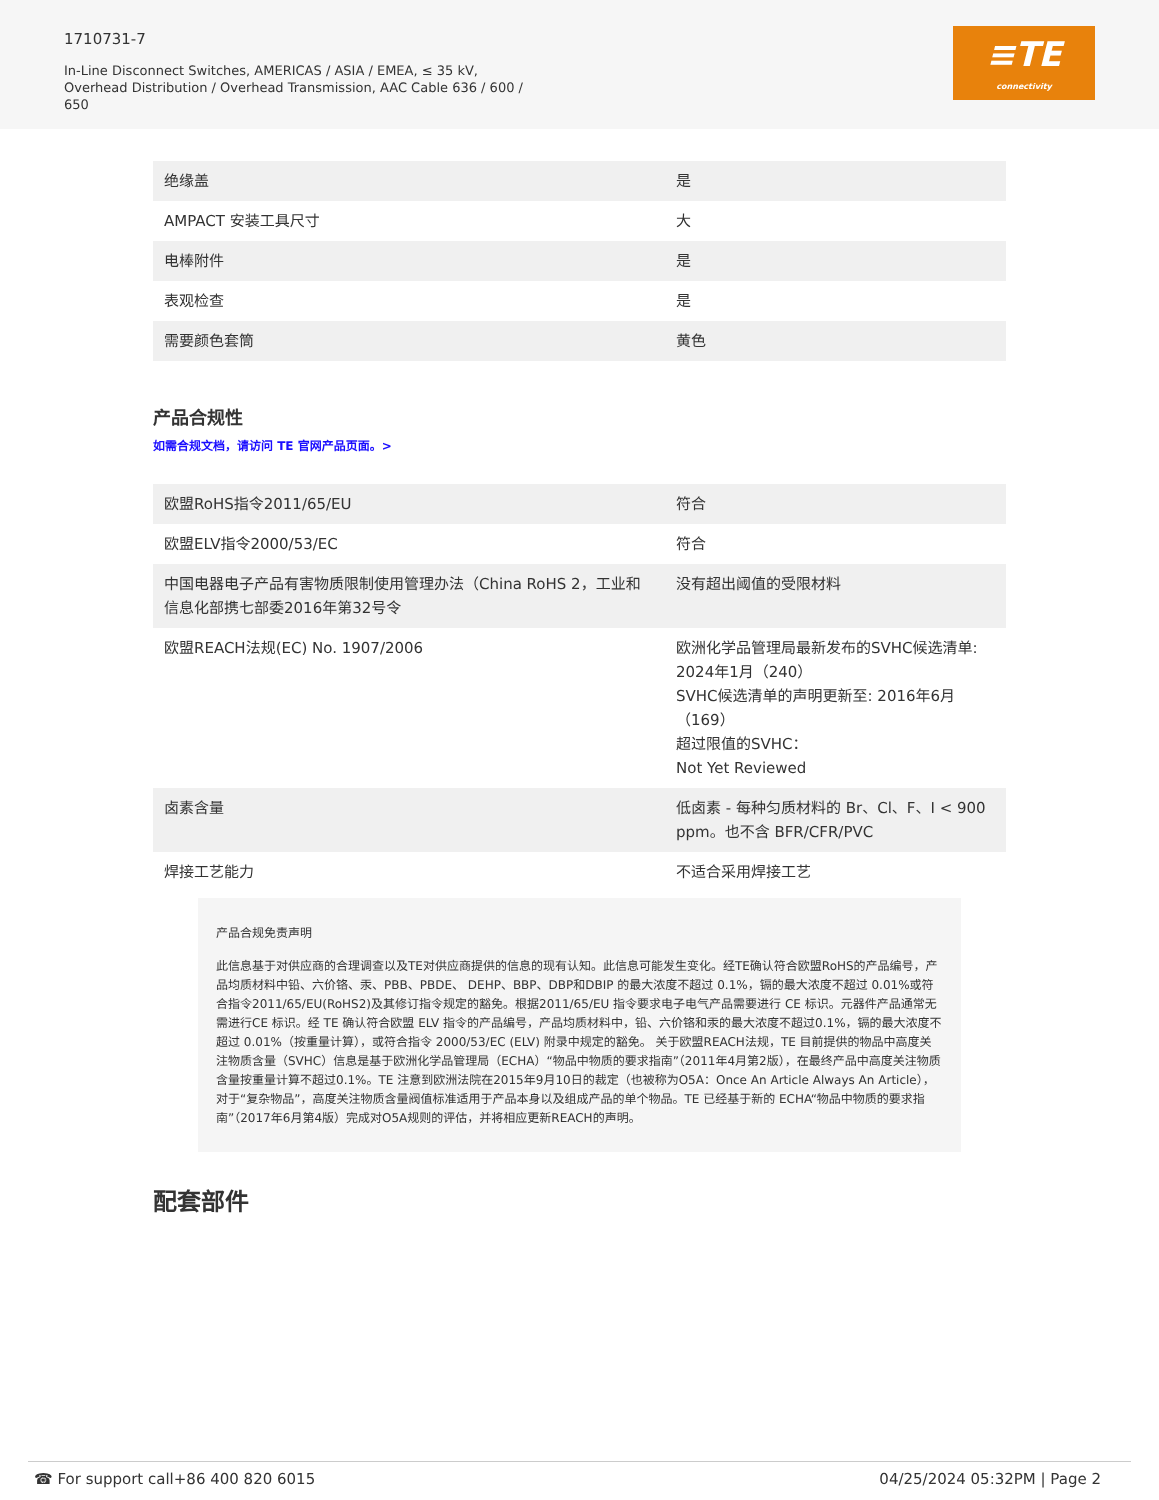1710731-7
In-Line Disconnect Switches, AMERICAS / ASIA / EMEA, ≤ 35 kV, Overhead Distribution / Overhead Transmission, AAC Cable 636 / 600 / 650
≡TE
connectivity
| 绝缘盖 | 是 |
| AMPACT 安装工具尺寸 | 大 |
| 电棒附件 | 是 |
| 表观检查 | 是 |
| 需要颜色套筒 | 黄色 |
产品合规性
如需合规文档，请访问 TE 官网产品页面。>
| 欧盟RoHS指令2011/65/EU | 符合 |
| 欧盟ELV指令2000/53/EC | 符合 |
| 中国电器电子产品有害物质限制使用管理办法（China RoHS 2，工业和信息化部携七部委2016年第32号令 | 没有超出阈值的受限材料 |
| 欧盟REACH法规(EC) No. 1907/2006 | 欧洲化学品管理局最新发布的SVHC候选清单: 2024年1月（240） SVHC候选清单的声明更新至: 2016年6月（169） 超过限值的SVHC： Not Yet Reviewed |
| 卤素含量 | 低卤素 - 每种匀质材料的 Br、Cl、F、I < 900 ppm。也不含 BFR/CFR/PVC |
| 焊接工艺能力 | 不适合采用焊接工艺 |
产品合规免责声明
此信息基于对供应商的合理调查以及TE对供应商提供的信息的现有认知。此信息可能发生变化。经TE确认符合欧盟RoHS的产品编号，产品均质材料中铅、六价铬、汞、PBB、PBDE、 DEHP、BBP、DBP和DBIP 的最大浓度不超过 0.1%，镉的最大浓度不超过 0.01%或符合指令2011/65/EU(RoHS2)及其修订指令规定的豁免。根据2011/65/EU 指令要求电子电气产品需要进行 CE 标识。元器件产品通常无需进行CE 标识。经 TE 确认符合欧盟 ELV 指令的产品编号，产品均质材料中，铅、六价铬和汞的最大浓度不超过0.1%，镉的最大浓度不超过 0.01%（按重量计算），或符合指令 2000/53/EC (ELV) 附录中规定的豁免。 关于欧盟REACH法规，TE 目前提供的物品中高度关注物质含量（SVHC）信息是基于欧洲化学品管理局（ECHA）“物品中物质的要求指南”（2011年4月第2版），在最终产品中高度关注物质含量按重量计算不超过0.1%。TE 注意到欧洲法院在2015年9月10日的裁定（也被称为O5A：Once An Article Always An Article），对于“复杂物品”，高度关注物质含量阀值标准适用于产品本身以及组成产品的单个物品。TE 已经基于新的 ECHA“物品中物质的要求指南”（2017年6月第4版）完成对O5A规则的评估，并将相应更新REACH的声明。
配套部件
☎ For support call+86 400 820 6015 04/25/2024 05:32PM | Page 2